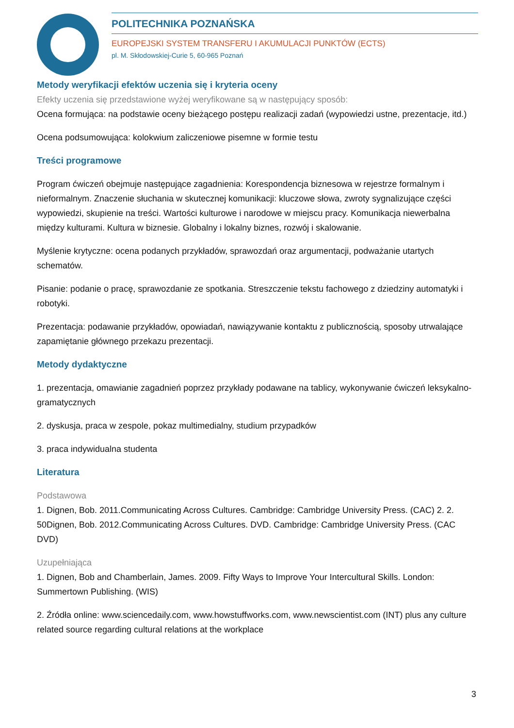POLITECHNIKA POZNAŃSKA
EUROPEJSKI SYSTEM TRANSFERU I AKUMULACJI PUNKTÓW (ECTS)
pl. M. Skłodowskiej-Curie 5, 60-965 Poznań
Metody weryfikacji efektów uczenia się i kryteria oceny
Efekty uczenia się przedstawione wyżej weryfikowane są w następujący sposób:
Ocena formująca: na podstawie oceny bieżącego postępu realizacji zadań (wypowiedzi ustne, prezentacje, itd.)
Ocena podsumowująca: kolokwium zaliczeniowe pisemne w formie testu
Treści programowe
Program ćwiczeń obejmuje następujące zagadnienia: Korespondencja biznesowa w rejestrze formalnym i nieformalnym. Znaczenie słuchania w skutecznej komunikacji: kluczowe słowa, zwroty sygnalizujące części wypowiedzi, skupienie na treści. Wartości kulturowe i narodowe w miejscu pracy. Komunikacja niewerbalna między kulturami. Kultura w biznesie. Globalny i lokalny biznes, rozwój i skalowanie.
Myślenie krytyczne: ocena podanych przykładów, sprawozdań oraz argumentacji, podważanie utartych schematów.
Pisanie: podanie o pracę, sprawozdanie ze spotkania. Streszczenie tekstu fachowego z dziedziny automatyki i robotyki.
Prezentacja: podawanie przykładów, opowiadań, nawiązywanie kontaktu z publicznością, sposoby utrwalające zapamiętanie głównego przekazu prezentacji.
Metody dydaktyczne
1. prezentacja, omawianie zagadnień poprzez przykłady podawane na tablicy, wykonywanie ćwiczeń leksykalno-gramatycznych
2. dyskusja, praca w zespole, pokaz multimedialny, studium przypadków
3. praca indywidualna studenta
Literatura
Podstawowa
1. Dignen, Bob. 2011.Communicating Across Cultures. Cambridge: Cambridge University Press. (CAC) 2. 2. 50Dignen, Bob. 2012.Communicating Across Cultures. DVD. Cambridge: Cambridge University Press. (CAC DVD)
Uzupełniająca
1. Dignen, Bob and Chamberlain, James. 2009. Fifty Ways to Improve Your Intercultural Skills. London: Summertown Publishing. (WIS)
2. Źródła online: www.sciencedaily.com, www.howstuffworks.com, www.newscientist.com (INT) plus any culture related source regarding cultural relations at the workplace
3